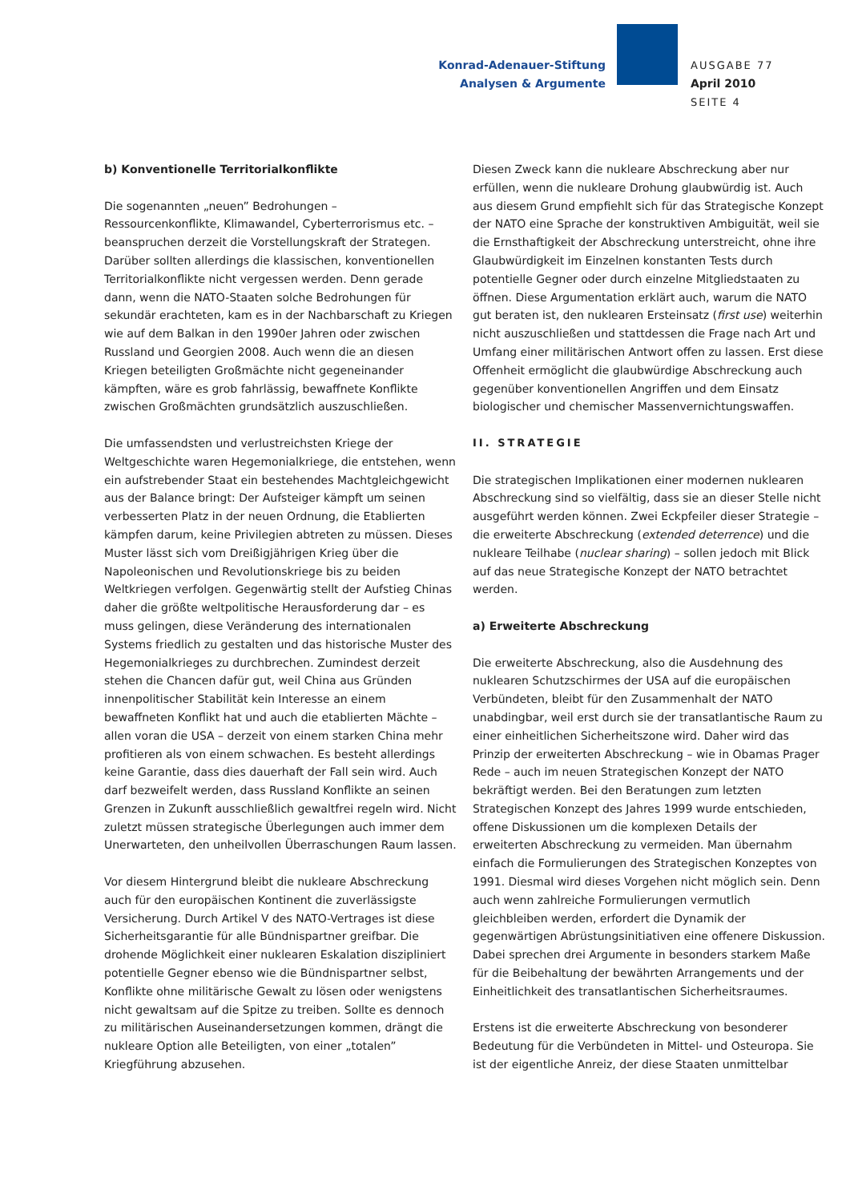Konrad-Adenauer-Stiftung
Analysen & Argumente
AUSGABE 77
April 2010
SEITE 4
b) Konventionelle Territorialkonflikte
Die sogenannten „neuen” Bedrohungen – Ressourcenkonflikte, Klimawandel, Cyberterrorismus etc. – beanspruchen derzeit die Vorstellungskraft der Strategen. Darüber sollten allerdings die klassischen, konventionellen Territorialkonflikte nicht vergessen werden. Denn gerade dann, wenn die NATO-Staaten solche Bedrohungen für sekundär erachteten, kam es in der Nachbarschaft zu Kriegen wie auf dem Balkan in den 1990er Jahren oder zwischen Russland und Georgien 2008. Auch wenn die an diesen Kriegen beteiligten Großmächte nicht gegeneinander kämpften, wäre es grob fahrlässig, bewaffnete Konflikte zwischen Großmächten grundsätzlich auszuschließen.
Die umfassendsten und verlustreichsten Kriege der Weltgeschichte waren Hegemonialkriege, die entstehen, wenn ein aufstrebender Staat ein bestehendes Machtgleichgewicht aus der Balance bringt: Der Aufsteiger kämpft um seinen verbesserten Platz in der neuen Ordnung, die Etablierten kämpfen darum, keine Privilegien abtreten zu müssen. Dieses Muster lässt sich vom Dreißigjährigen Krieg über die Napoleonischen und Revolutionskriege bis zu beiden Weltkriegen verfolgen. Gegenwärtig stellt der Aufstieg Chinas daher die größte weltpolitische Herausforderung dar – es muss gelingen, diese Veränderung des internationalen Systems friedlich zu gestalten und das historische Muster des Hegemonialkrieges zu durchbrechen. Zumindest derzeit stehen die Chancen dafür gut, weil China aus Gründen innenpolitischer Stabilität kein Interesse an einem bewaffneten Konflikt hat und auch die etablierten Mächte – allen voran die USA – derzeit von einem starken China mehr profitieren als von einem schwachen. Es besteht allerdings keine Garantie, dass dies dauerhaft der Fall sein wird. Auch darf bezweifelt werden, dass Russland Konflikte an seinen Grenzen in Zukunft ausschließlich gewaltfrei regeln wird. Nicht zuletzt müssen strategische Überlegungen auch immer dem Unerwarteten, den unheilvollen Überraschungen Raum lassen.
Vor diesem Hintergrund bleibt die nukleare Abschreckung auch für den europäischen Kontinent die zuverlässigste Versicherung. Durch Artikel V des NATO-Vertrages ist diese Sicherheitsgarantie für alle Bündnispartner greifbar. Die drohende Möglichkeit einer nuklearen Eskalation diszipliniert potentielle Gegner ebenso wie die Bündnispartner selbst, Konflikte ohne militärische Gewalt zu lösen oder wenigstens nicht gewaltsam auf die Spitze zu treiben. Sollte es dennoch zu militärischen Auseinandersetzungen kommen, drängt die nukleare Option alle Beteiligten, von einer „totalen” Kriegführung abzusehen.
Diesen Zweck kann die nukleare Abschreckung aber nur erfüllen, wenn die nukleare Drohung glaubwürdig ist. Auch aus diesem Grund empfiehlt sich für das Strategische Konzept der NATO eine Sprache der konstruktiven Ambiguität, weil sie die Ernsthaftigkeit der Abschreckung unterstreicht, ohne ihre Glaubwürdigkeit im Einzelnen konstanten Tests durch potentielle Gegner oder durch einzelne Mitgliedstaaten zu öffnen. Diese Argumentation erklärt auch, warum die NATO gut beraten ist, den nuklearen Ersteinsatz (first use) weiterhin nicht auszuschließen und stattdessen die Frage nach Art und Umfang einer militärischen Antwort offen zu lassen. Erst diese Offenheit ermöglicht die glaubwürdige Abschreckung auch gegenüber konventionellen Angriffen und dem Einsatz biologischer und chemischer Massenvernichtungswaffen.
II. STRATEGIE
Die strategischen Implikationen einer modernen nuklearen Abschreckung sind so vielfältig, dass sie an dieser Stelle nicht ausgeführt werden können. Zwei Eckpfeiler dieser Strategie – die erweiterte Abschreckung (extended deterrence) und die nukleare Teilhabe (nuclear sharing) – sollen jedoch mit Blick auf das neue Strategische Konzept der NATO betrachtet werden.
a) Erweiterte Abschreckung
Die erweiterte Abschreckung, also die Ausdehnung des nuklearen Schutzschirmes der USA auf die europäischen Verbündeten, bleibt für den Zusammenhalt der NATO unabdingbar, weil erst durch sie der transatlantische Raum zu einer einheitlichen Sicherheitszone wird. Daher wird das Prinzip der erweiterten Abschreckung – wie in Obamas Prager Rede – auch im neuen Strategischen Konzept der NATO bekräftigt werden. Bei den Beratungen zum letzten Strategischen Konzept des Jahres 1999 wurde entschieden, offene Diskussionen um die komplexen Details der erweiterten Abschreckung zu vermeiden. Man übernahm einfach die Formulierungen des Strategischen Konzeptes von 1991. Diesmal wird dieses Vorgehen nicht möglich sein. Denn auch wenn zahlreiche Formulierungen vermutlich gleichbleiben werden, erfordert die Dynamik der gegenwärtigen Abrüstungsinitiativen eine offenere Diskussion. Dabei sprechen drei Argumente in besonders starkem Maße für die Beibehaltung der bewährten Arrangements und der Einheitlichkeit des transatlantischen Sicherheitsraumes.
Erstens ist die erweiterte Abschreckung von besonderer Bedeutung für die Verbündeten in Mittel- und Osteuropa. Sie ist der eigentliche Anreiz, der diese Staaten unmittelbar